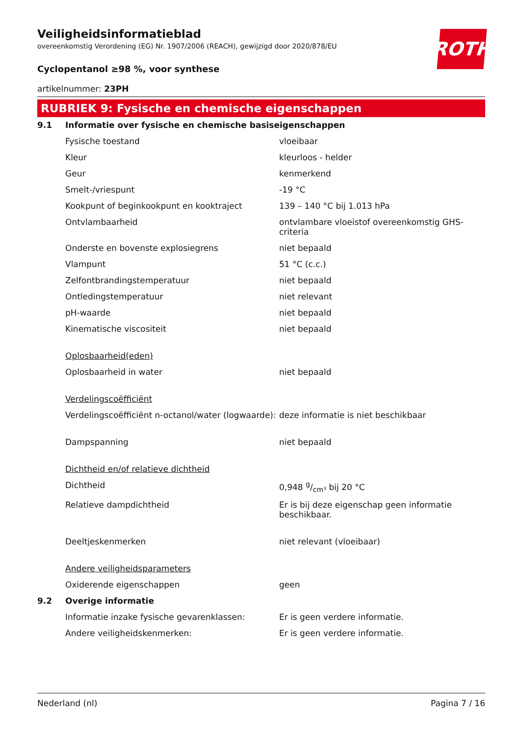ROTH
Veiligheidsinformatieblad
overeenkomstig Verordening (EG) Nr. 1907/2006 (REACH), gewijzigd door 2020/878/EU
Cyclopentanol ≥98 %, voor synthese
artikelnummer: 23PH
RUBRIEK 9: Fysische en chemische eigenschappen
| 9.1 | Informatie over fysische en chemische basiseigenschappen | |
| | Fysische toestand | vloeibaar |
| | Kleur | kleurloos - helder |
| | Geur | kenmerkend |
| | Smelt-/vriespunt | -19 °C |
| | Kookpunt of beginkookpunt en kooktraject | 139 – 140 °C bij 1.013 hPa |
| | Ontvlambaarheid | ontvlambare vloeistof overeenkomstig GHS-criteria |
| | Onderste en bovenste explosiegrens | niet bepaald |
| | Vlampunt | 51 °C (c.c.) |
| | Zelfontbrandingstemperatuur | niet bepaald |
| | Ontledingstemperatuur | niet relevant |
| | pH-waarde | niet bepaald |
| | Kinematische viscositeit | niet bepaald |
| | Oplosbaarheid(eden) | |
| | Oplosbaarheid in water | niet bepaald |
| | Verdelingscoëfficiënt | |
| | Verdelingscoëfficiënt n-octanol/water (logwaarde): | deze informatie is niet beschikbaar |
| | Dampspanning | niet bepaald |
| | Dichtheid en/of relatieve dichtheid | |
| | Dichtheid | 0,948 g/cm³ bij 20 °C |
| | Relatieve dampdichtheid | Er is bij deze eigenschap geen informatie beschikbaar. |
| | Deeltjeskenmerken | niet relevant (vloeibaar) |
| | Andere veiligheidsparameters | |
| | Oxiderende eigenschappen | geen |
| 9.2 | Overige informatie | |
| | Informatie inzake fysische gevarenklassen: | Er is geen verdere informatie. |
| | Andere veiligheidskenmerken: | Er is geen verdere informatie. |
Nederland (nl) Pagina 7 / 16